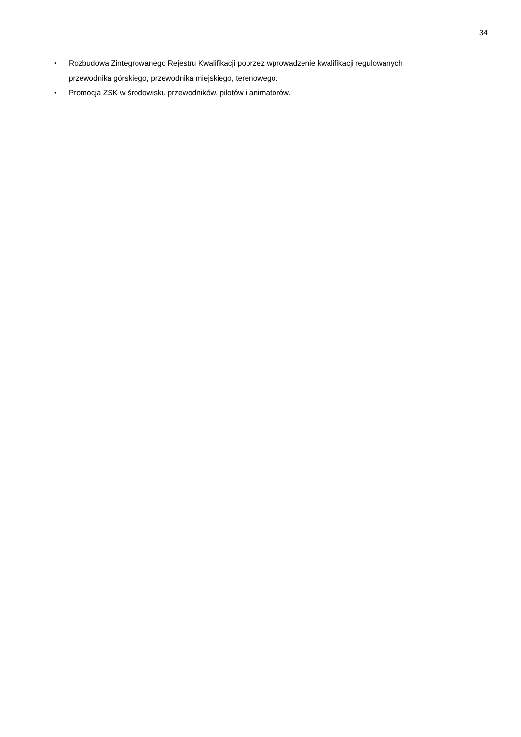34
• Rozbudowa Zintegrowanego Rejestru Kwalifikacji poprzez wprowadzenie kwalifikacji regulowanych przewodnika górskiego, przewodnika miejskiego, terenowego.
• Promocja ZSK w środowisku przewodników, pilotów i animatorów.